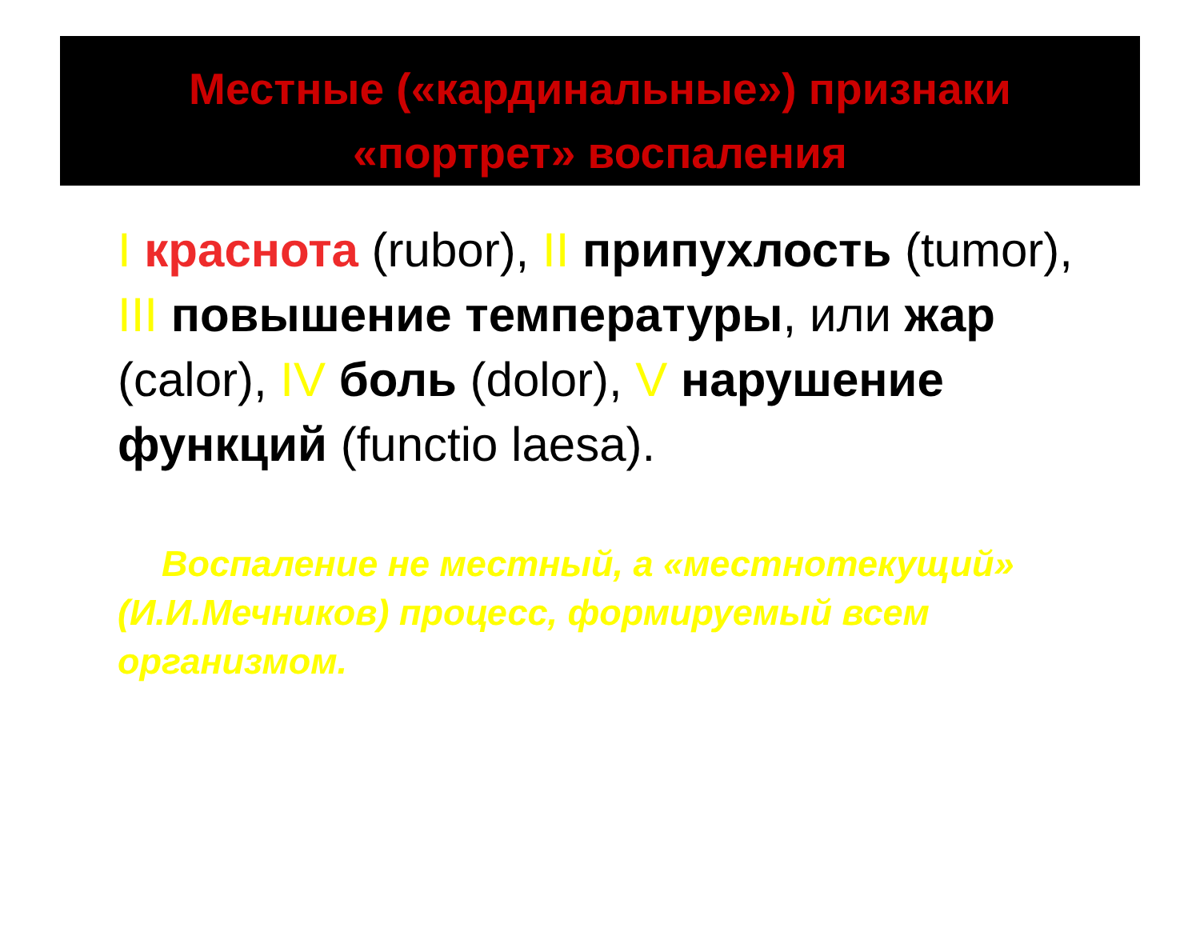Местные («кардинальные») признаки
«портрет» воспаления
I краснота (rubor), II припухлость (tumor), III повышение температуры, или жар (calor), IV боль (dolor), V нарушение функций (functio laesa).
Воспаление не местный, а «местнотекущий» (И.И.Мечников) процесс, формируемый всем организмом.